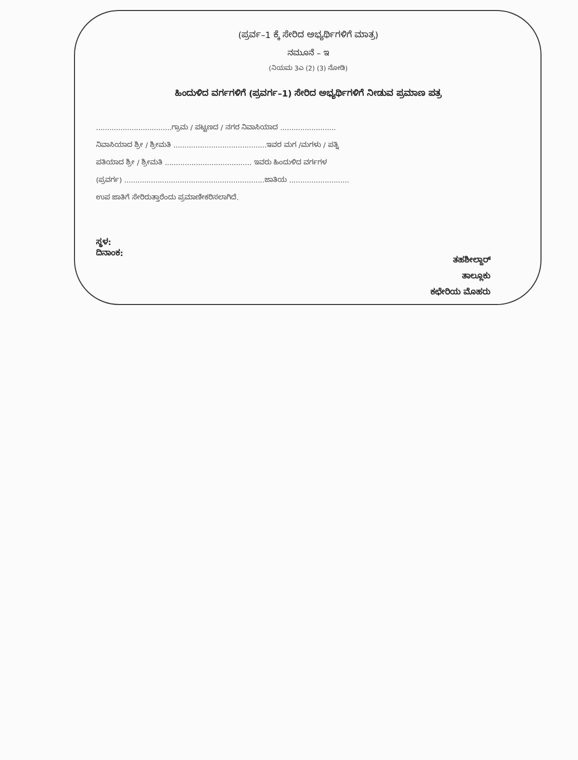(ಪ್ರರ್ವ–1 ಕ್ಕೆ ಸೇರಿದ ಅಭ್ಯರ್ಥಿಗಳಿಗೆ ಮಾತ್ರ)
ನಮೂನೆ – ಇ
(ನಿಯಮ 3ಎ (2) (3) ನೋಡಿ)
ಹಿಂದುಳಿದ ವರ್ಗಗಳಿಗೆ (ಪ್ರವರ್ಗ–1) ಸೇರಿದ ಅಭ್ಯರ್ಥಿಗಳಿಗೆ ನೀಡುವ ಪ್ರಮಾಣ ಪತ್ರ
..................................ಗ್ರಾಮ / ಪಟ್ಟಣದ / ನಗರ ನಿವಾಸಿಯಾದ .........................
ನಿವಾಸಿಯಾದ ಶ್ರೀ / ಶ್ರೀಮತಿ ..........................................ಇವರ ಮಗ /ಮಗಳು / ಪತ್ನಿ
ಪತಿಯಾದ ಶ್ರೀ / ಶ್ರೀಮತಿ ....................................... ಇವರು ಹಿಂದುಳಿದ ವರ್ಗಗಳ
(ಪ್ರವರ್ಗ) ...............................................................ಜಾತಿಯ ...........................
ಉಪ ಜಾತಿಗೆ ಸೇರಿರುತ್ತಾರೆಂದು ಪ್ರಮಾಣೀಕರಿಸಲಾಗಿದೆ.
ಸ್ಥಳ:
ದಿನಾಂಕ:
ತಹಶೀಲ್ದಾರ್
ತಾಲ್ಲೂಕು
ಕಛೇರಿಯ ಮೊಹರು